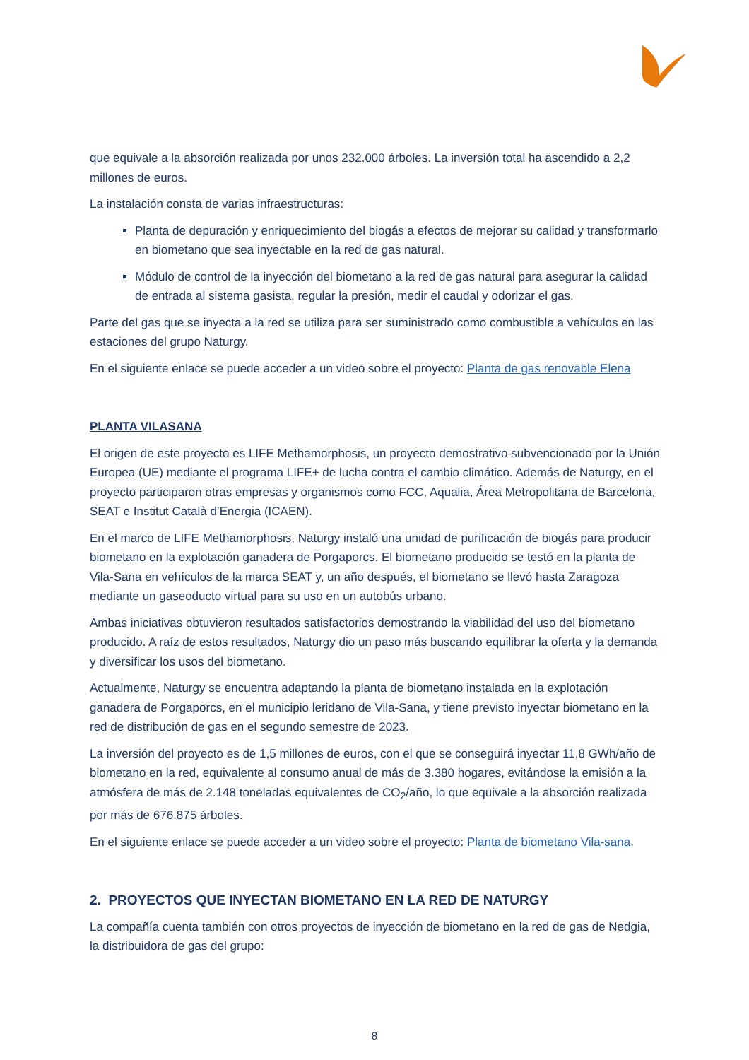que equivale a la absorción realizada por unos 232.000 árboles. La inversión total ha ascendido a 2,2 millones de euros.
La instalación consta de varias infraestructuras:
Planta de depuración y enriquecimiento del biogás a efectos de mejorar su calidad y transformarlo en biometano que sea inyectable en la red de gas natural.
Módulo de control de la inyección del biometano a la red de gas natural para asegurar la calidad de entrada al sistema gasista, regular la presión, medir el caudal y odorizar el gas.
Parte del gas que se inyecta a la red se utiliza para ser suministrado como combustible a vehículos en las estaciones del grupo Naturgy.
En el siguiente enlace se puede acceder a un video sobre el proyecto: Planta de gas renovable Elena
PLANTA VILASANA
El origen de este proyecto es LIFE Methamorphosis, un proyecto demostrativo subvencionado por la Unión Europea (UE) mediante el programa LIFE+ de lucha contra el cambio climático. Además de Naturgy, en el proyecto participaron otras empresas y organismos como FCC, Aqualia, Área Metropolitana de Barcelona, SEAT e Institut Català d’Energia (ICAEN).
En el marco de LIFE Methamorphosis, Naturgy instaló una unidad de purificación de biogás para producir biometano en la explotación ganadera de Porgaporcs. El biometano producido se testó en la planta de Vila-Sana en vehículos de la marca SEAT y, un año después, el biometano se llevó hasta Zaragoza mediante un gaseoducto virtual para su uso en un autobús urbano.
Ambas iniciativas obtuvieron resultados satisfactorios demostrando la viabilidad del uso del biometano producido. A raíz de estos resultados, Naturgy dio un paso más buscando equilibrar la oferta y la demanda y diversificar los usos del biometano.
Actualmente, Naturgy se encuentra adaptando la planta de biometano instalada en la explotación ganadera de Porgaporcs, en el municipio leridano de Vila-Sana, y tiene previsto inyectar biometano en la red de distribución de gas en el segundo semestre de 2023.
La inversión del proyecto es de 1,5 millones de euros, con el que se conseguirá inyectar 11,8 GWh/año de biometano en la red, equivalente al consumo anual de más de 3.380 hogares, evitándose la emisión a la atmósfera de más de 2.148 toneladas equivalentes de CO<sub>2</sub>/año, lo que equivale a la absorción realizada por más de 676.875 árboles.
En el siguiente enlace se puede acceder a un video sobre el proyecto: Planta de biometano Vila-sana.
2. PROYECTOS QUE INYECTAN BIOMETANO EN LA RED DE NATURGY
La compañía cuenta también con otros proyectos de inyección de biometano en la red de gas de Nedgia, la distribuidora de gas del grupo:
8